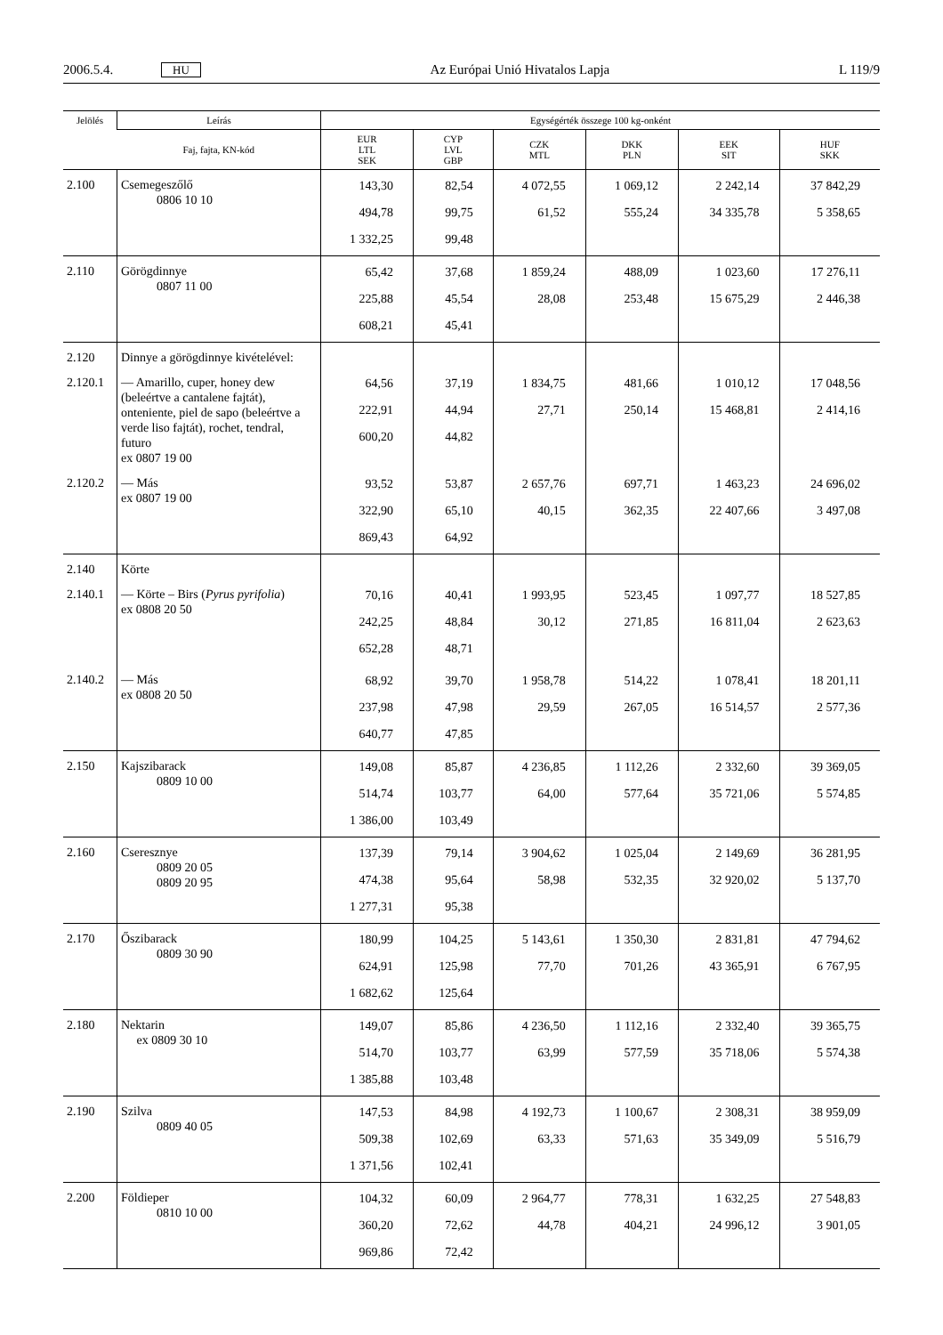2006.5.4. HU Az Európai Unió Hivatalos Lapja L 119/9
| Jelölés | Leírás | Egységérték összege 100 kg-onként | | | | | |
| --- | --- | --- | --- | --- | --- | --- | --- |
| | Faj, fajta, KN-kód | EUR LTL SEK | CYP LVL GBP | CZK MTL | DKK PLN | EEK SIT | HUF SKK |
| 2.100 | Csemegeszőlő 0806 10 10 | 143,30 494,78 1 332,25 | 82,54 99,75 99,48 | 4 072,55 61,52 | 1 069,12 555,24 | 2 242,14 34 335,78 | 37 842,29 5 358,65 |
| 2.110 | Görögdinnye 0807 11 00 | 65,42 225,88 608,21 | 37,68 45,54 45,41 | 1 859,24 28,08 | 488,09 253,48 | 1 023,60 15 675,29 | 17 276,11 2 446,38 |
| 2.120 | Dinnye a görögdinnye kivételével: | | | | | | |
| 2.120.1 | — Amarillo, cuper, honey dew (beleértve a cantalene fajtát), onteniente, piel de sapo (beleértve a verde liso fajtát), rochet, tendral, futuro ex 0807 19 00 | 64,56 222,91 600,20 | 37,19 44,94 44,82 | 1 834,75 27,71 | 481,66 250,14 | 1 010,12 15 468,81 | 17 048,56 2 414,16 |
| 2.120.2 | — Más ex 0807 19 00 | 93,52 322,90 869,43 | 53,87 65,10 64,92 | 2 657,76 40,15 | 697,71 362,35 | 1 463,23 22 407,66 | 24 696,02 3 497,08 |
| 2.140 | Körte | | | | | | |
| 2.140.1 | — Körte – Birs ( Pyrus pyrifolia ) ex 0808 20 50 | 70,16 242,25 652,28 | 40,41 48,84 48,71 | 1 993,95 30,12 | 523,45 271,85 | 1 097,77 16 811,04 | 18 527,85 2 623,63 |
| 2.140.2 | — Más ex 0808 20 50 | 68,92 237,98 640,77 | 39,70 47,98 47,85 | 1 958,78 29,59 | 514,22 267,05 | 1 078,41 16 514,57 | 18 201,11 2 577,36 |
| 2.150 | Kajszibarack 0809 10 00 | 149,08 514,74 1 386,00 | 85,87 103,77 103,49 | 4 236,85 64,00 | 1 112,26 577,64 | 2 332,60 35 721,06 | 39 369,05 5 574,85 |
| 2.160 | Cseresznye 0809 20 05 0809 20 95 | 137,39 474,38 1 277,31 | 79,14 95,64 95,38 | 3 904,62 58,98 | 1 025,04 532,35 | 2 149,69 32 920,02 | 36 281,95 5 137,70 |
| 2.170 | Őszibarack 0809 30 90 | 180,99 624,91 1 682,62 | 104,25 125,98 125,64 | 5 143,61 77,70 | 1 350,30 701,26 | 2 831,81 43 365,91 | 47 794,62 6 767,95 |
| 2.180 | Nektarin ex 0809 30 10 | 149,07 514,70 1 385,88 | 85,86 103,77 103,48 | 4 236,50 63,99 | 1 112,16 577,59 | 2 332,40 35 718,06 | 39 365,75 5 574,38 |
| 2.190 | Szilva 0809 40 05 | 147,53 509,38 1 371,56 | 84,98 102,69 102,41 | 4 192,73 63,33 | 1 100,67 571,63 | 2 308,31 35 349,09 | 38 959,09 5 516,79 |
| 2.200 | Földieper 0810 10 00 | 104,32 360,20 969,86 | 60,09 72,62 72,42 | 2 964,77 44,78 | 778,31 404,21 | 1 632,25 24 996,12 | 27 548,83 3 901,05 |